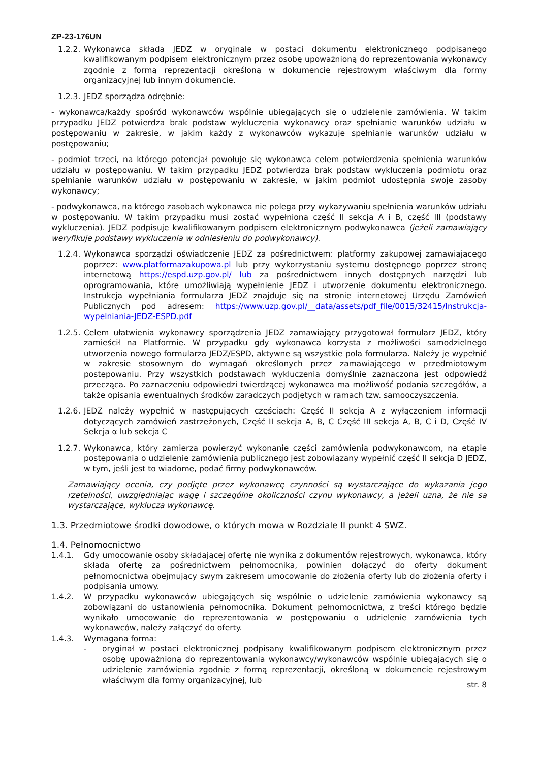ZP-23-176UN
1.2.2.
Wykonawca składa JEDZ w oryginale w postaci dokumentu elektronicznego podpisanego kwalifikowanym podpisem elektronicznym przez osobę upoważnioną do reprezentowania wykonawcy zgodnie z formą reprezentacji określoną w dokumencie rejestrowym właściwym dla formy organizacyjnej lub innym dokumencie.
1.2.3.
JEDZ sporządza odrębnie:
- wykonawca/każdy spośród wykonawców wspólnie ubiegających się o udzielenie zamówienia. W takim przypadku JEDZ potwierdza brak podstaw wykluczenia wykonawcy oraz spełnianie warunków udziału w postępowaniu w zakresie, w jakim każdy z wykonawców wykazuje spełnianie warunków udziału w postępowaniu;
- podmiot trzeci, na którego potencjał powołuje się wykonawca celem potwierdzenia spełnienia warunków udziału w postępowaniu. W takim przypadku JEDZ potwierdza brak podstaw wykluczenia podmiotu oraz spełnianie warunków udziału w postępowaniu w zakresie, w jakim podmiot udostępnia swoje zasoby wykonawcy;
- podwykonawca, na którego zasobach wykonawca nie polega przy wykazywaniu spełnienia warunków udziału w postępowaniu. W takim przypadku musi zostać wypełniona część II sekcja A i B, część III (podstawy wykluczenia). JEDZ podpisuje kwalifikowanym podpisem elektronicznym podwykonawca (jeżeli zamawiający weryfikuje podstawy wykluczenia w odniesieniu do podwykonawcy).
1.2.4.
Wykonawca sporządzi oświadczenie JEDZ za pośrednictwem: platformy zakupowej zamawiającego poprzez: www.platformazakupowa.pl lub przy wykorzystaniu systemu dostępnego poprzez stronę internetową https://espd.uzp.gov.pl/ lub za pośrednictwem innych dostępnych narzędzi lub oprogramowania, które umożliwiają wypełnienie JEDZ i utworzenie dokumentu elektronicznego. Instrukcja wypełniania formularza JEDZ znajduje się na stronie internetowej Urzędu Zamówień Publicznych pod adresem: https://www.uzp.gov.pl/__data/assets/pdf_file/0015/32415/Instrukcja-wypelniania-JEDZ-ESPD.pdf
1.2.5.
Celem ułatwienia wykonawcy sporządzenia JEDZ zamawiający przygotował formularz JEDZ, który zamieścił na Platformie. W przypadku gdy wykonawca korzysta z możliwości samodzielnego utworzenia nowego formularza JEDZ/ESPD, aktywne są wszystkie pola formularza. Należy je wypełnić w zakresie stosownym do wymagań określonych przez zamawiającego w przedmiotowym postępowaniu. Przy wszystkich podstawach wykluczenia domyślnie zaznaczona jest odpowiedź przecząca. Po zaznaczeniu odpowiedzi twierdzącej wykonawca ma możliwość podania szczegółów, a także opisania ewentualnych środków zaradczych podjętych w ramach tzw. samooczyszczenia.
1.2.6.
JEDZ należy wypełnić w następujących częściach: Część II sekcja A z wyłączeniem informacji dotyczących zamówień zastrzeżonych, Część II sekcja A, B, C Część III sekcja A, B, C i D, Część IV Sekcja α lub sekcja C
1.2.7.
Wykonawca, który zamierza powierzyć wykonanie części zamówienia podwykonawcom, na etapie postępowania o udzielenie zamówienia publicznego jest zobowiązany wypełnić część II sekcja D JEDZ, w tym, jeśli jest to wiadome, podać firmy podwykonawców.
Zamawiający ocenia, czy podjęte przez wykonawcę czynności są wystarczające do wykazania jego rzetelności, uwzględniając wagę i szczególne okoliczności czynu wykonawcy, a jeżeli uzna, że nie są wystarczające, wyklucza wykonawcę.
1.3. Przedmiotowe środki dowodowe, o których mowa w Rozdziale II punkt 4 SWZ.
1.4. Pełnomocnictwo
1.4.1. Gdy umocowanie osoby składającej ofertę nie wynika z dokumentów rejestrowych, wykonawca, który składa ofertę za pośrednictwem pełnomocnika, powinien dołączyć do oferty dokument pełnomocnictwa obejmujący swym zakresem umocowanie do złożenia oferty lub do złożenia oferty i podpisania umowy.
1.4.2. W przypadku wykonawców ubiegających się wspólnie o udzielenie zamówienia wykonawcy są zobowiązani do ustanowienia pełnomocnika. Dokument pełnomocnictwa, z treści którego będzie wynikało umocowanie do reprezentowania w postępowaniu o udzielenie zamówienia tych wykonawców, należy załączyć do oferty.
1.4.3. Wymagana forma:
- oryginał w postaci elektronicznej podpisany kwalifikowanym podpisem elektronicznym przez osobę upoważnioną do reprezentowania wykonawcy/wykonawców wspólnie ubiegających się o udzielenie zamówienia zgodnie z formą reprezentacji, określoną w dokumencie rejestrowym właściwym dla formy organizacyjnej, lub
str. 8